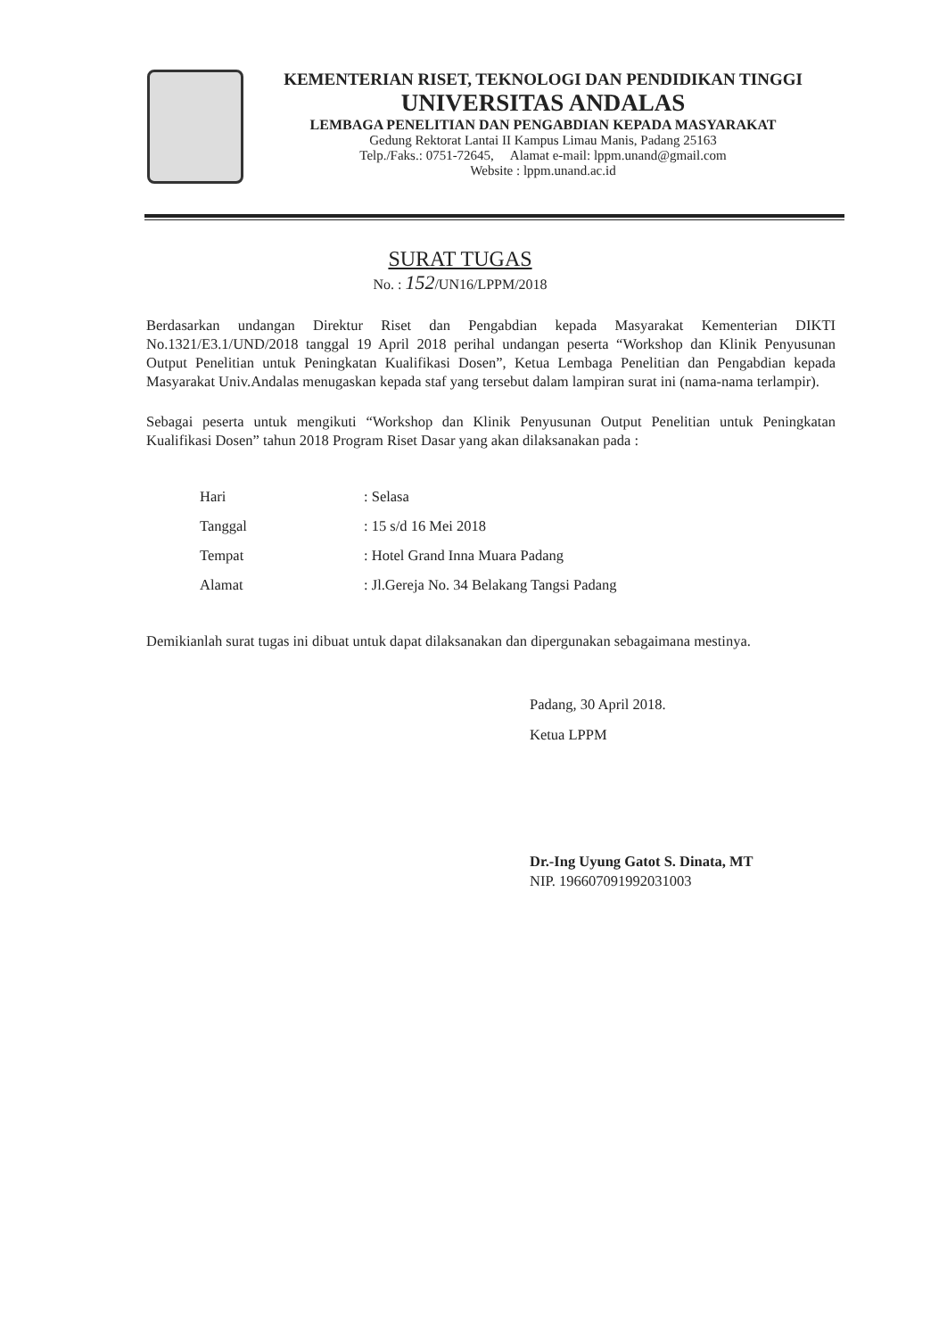KEMENTERIAN RISET, TEKNOLOGI DAN PENDIDIKAN TINGGI
UNIVERSITAS ANDALAS
LEMBAGA PENELITIAN DAN PENGABDIAN KEPADA MASYARAKAT
Gedung Rektorat Lantai II Kampus Limau Manis, Padang 25163
Telp./Faks.: 0751-72645, Alamat e-mail: lppm.unand@gmail.com
Website : lppm.unand.ac.id
SURAT TUGAS
No. : 152/UN16/LPPM/2018
Berdasarkan undangan Direktur Riset dan Pengabdian kepada Masyarakat Kementerian DIKTI No.1321/E3.1/UND/2018 tanggal 19 April 2018 perihal undangan peserta “Workshop dan Klinik Penyusunan Output Penelitian untuk Peningkatan Kualifikasi Dosen”, Ketua Lembaga Penelitian dan Pengabdian kepada Masyarakat Univ.Andalas menugaskan kepada staf yang tersebut dalam lampiran surat ini (nama-nama terlampir).
Sebagai peserta untuk mengikuti “Workshop dan Klinik Penyusunan Output Penelitian untuk Peningkatan Kualifikasi Dosen” tahun 2018 Program Riset Dasar yang akan dilaksanakan pada :
| Hari | : Selasa |
| Tanggal | : 15 s/d 16 Mei 2018 |
| Tempat | : Hotel Grand Inna Muara Padang |
| Alamat | : Jl.Gereja No. 34 Belakang Tangsi Padang |
Demikianlah surat tugas ini dibuat untuk dapat dilaksanakan dan dipergunakan sebagaimana mestinya.
Padang, 30 April 2018.
Ketua LPPM
Dr.-Ing Uyung Gatot S. Dinata, MT
NIP. 196607091992031003